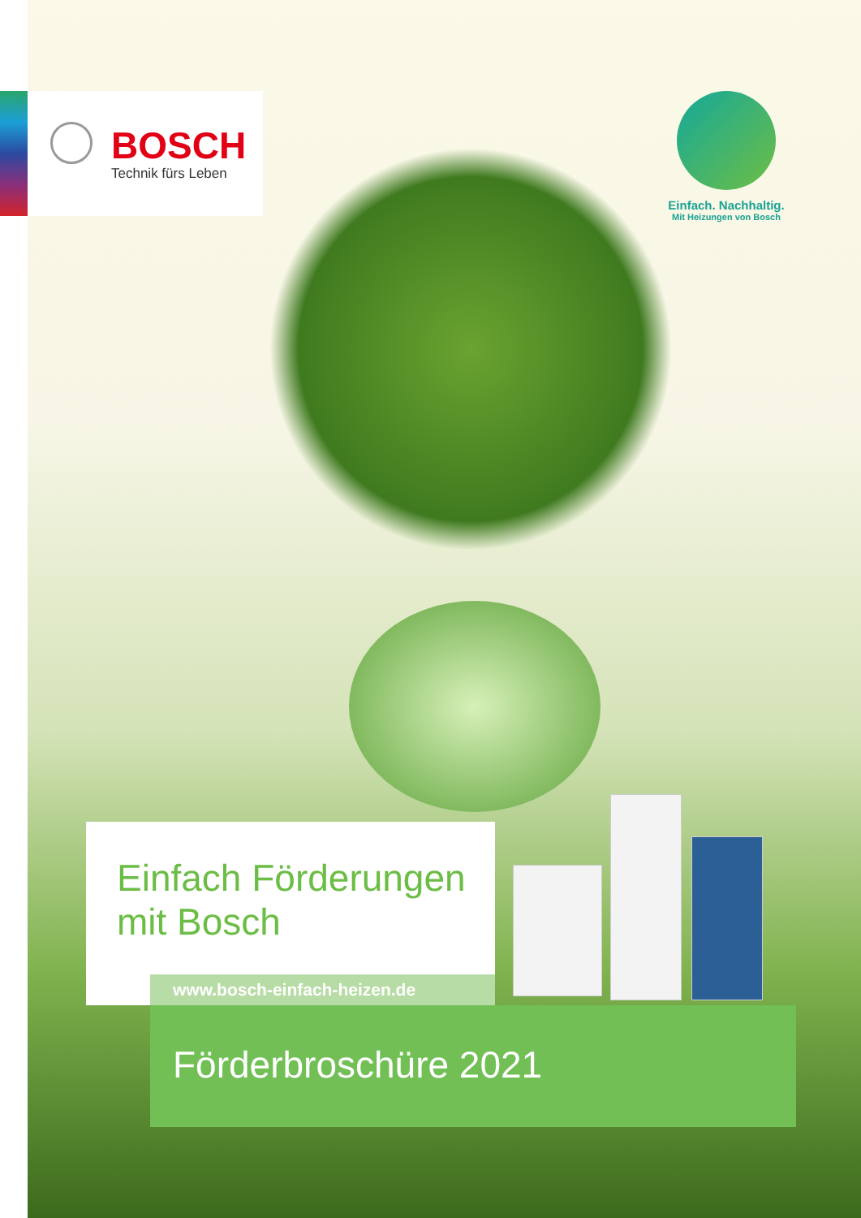BOSCH
Technik fürs Leben
Einfach. Nachhaltig.
Mit Heizungen von Bosch
Einfach Förderungen
mit Bosch
www.bosch-einfach-heizen.de
Förderbroschüre 2021